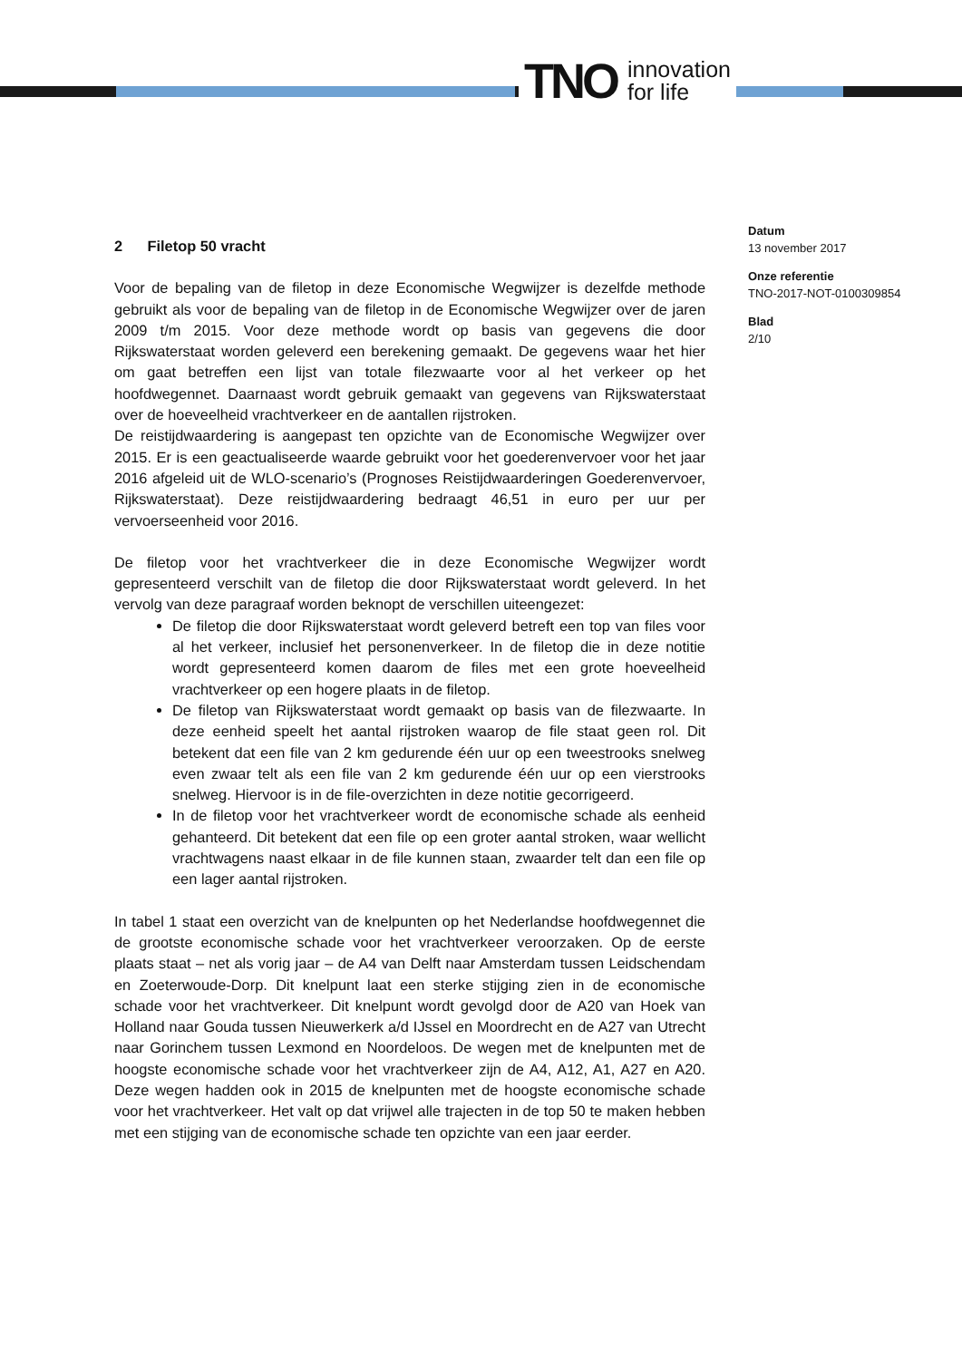TNO innovation
for life
Datum
13 november 2017
Onze referentie
TNO-2017-NOT-0100309854
Blad
2/10
2 Filetop 50 vracht
Voor de bepaling van de filetop in deze Economische Wegwijzer is dezelfde methode gebruikt als voor de bepaling van de filetop in de Economische Wegwijzer over de jaren 2009 t/m 2015. Voor deze methode wordt op basis van gegevens die door Rijkswaterstaat worden geleverd een berekening gemaakt. De gegevens waar het hier om gaat betreffen een lijst van totale filezwaarte voor al het verkeer op het hoofdwegennet. Daarnaast wordt gebruik gemaakt van gegevens van Rijkswaterstaat over de hoeveelheid vrachtverkeer en de aantallen rijstroken.
De reistijdwaardering is aangepast ten opzichte van de Economische Wegwijzer over 2015. Er is een geactualiseerde waarde gebruikt voor het goederenvervoer voor het jaar 2016 afgeleid uit de WLO-scenario’s (Prognoses Reistijdwaarderingen Goederenvervoer, Rijkswaterstaat). Deze reistijdwaardering bedraagt 46,51 in euro per uur per vervoerseenheid voor 2016.
De filetop voor het vrachtverkeer die in deze Economische Wegwijzer wordt gepresenteerd verschilt van de filetop die door Rijkswaterstaat wordt geleverd. In het vervolg van deze paragraaf worden beknopt de verschillen uiteengezet:
De filetop die door Rijkswaterstaat wordt geleverd betreft een top van files voor al het verkeer, inclusief het personenverkeer. In de filetop die in deze notitie wordt gepresenteerd komen daarom de files met een grote hoeveelheid vrachtverkeer op een hogere plaats in de filetop.
De filetop van Rijkswaterstaat wordt gemaakt op basis van de filezwaarte. In deze eenheid speelt het aantal rijstroken waarop de file staat geen rol. Dit betekent dat een file van 2 km gedurende één uur op een tweestrooks snelweg even zwaar telt als een file van 2 km gedurende één uur op een vierstrooks snelweg. Hiervoor is in de file-overzichten in deze notitie gecorrigeerd.
In de filetop voor het vrachtverkeer wordt de economische schade als eenheid gehanteerd. Dit betekent dat een file op een groter aantal stroken, waar wellicht vrachtwagens naast elkaar in de file kunnen staan, zwaarder telt dan een file op een lager aantal rijstroken.
In tabel 1 staat een overzicht van de knelpunten op het Nederlandse hoofdwegennet die de grootste economische schade voor het vrachtverkeer veroorzaken. Op de eerste plaats staat – net als vorig jaar – de A4 van Delft naar Amsterdam tussen Leidschendam en Zoeterwoude-Dorp. Dit knelpunt laat een sterke stijging zien in de economische schade voor het vrachtverkeer. Dit knelpunt wordt gevolgd door de A20 van Hoek van Holland naar Gouda tussen Nieuwerkerk a/d IJssel en Moordrecht en de A27 van Utrecht naar Gorinchem tussen Lexmond en Noordeloos. De wegen met de knelpunten met de hoogste economische schade voor het vrachtverkeer zijn de A4, A12, A1, A27 en A20. Deze wegen hadden ook in 2015 de knelpunten met de hoogste economische schade voor het vrachtverkeer. Het valt op dat vrijwel alle trajecten in de top 50 te maken hebben met een stijging van de economische schade ten opzichte van een jaar eerder.